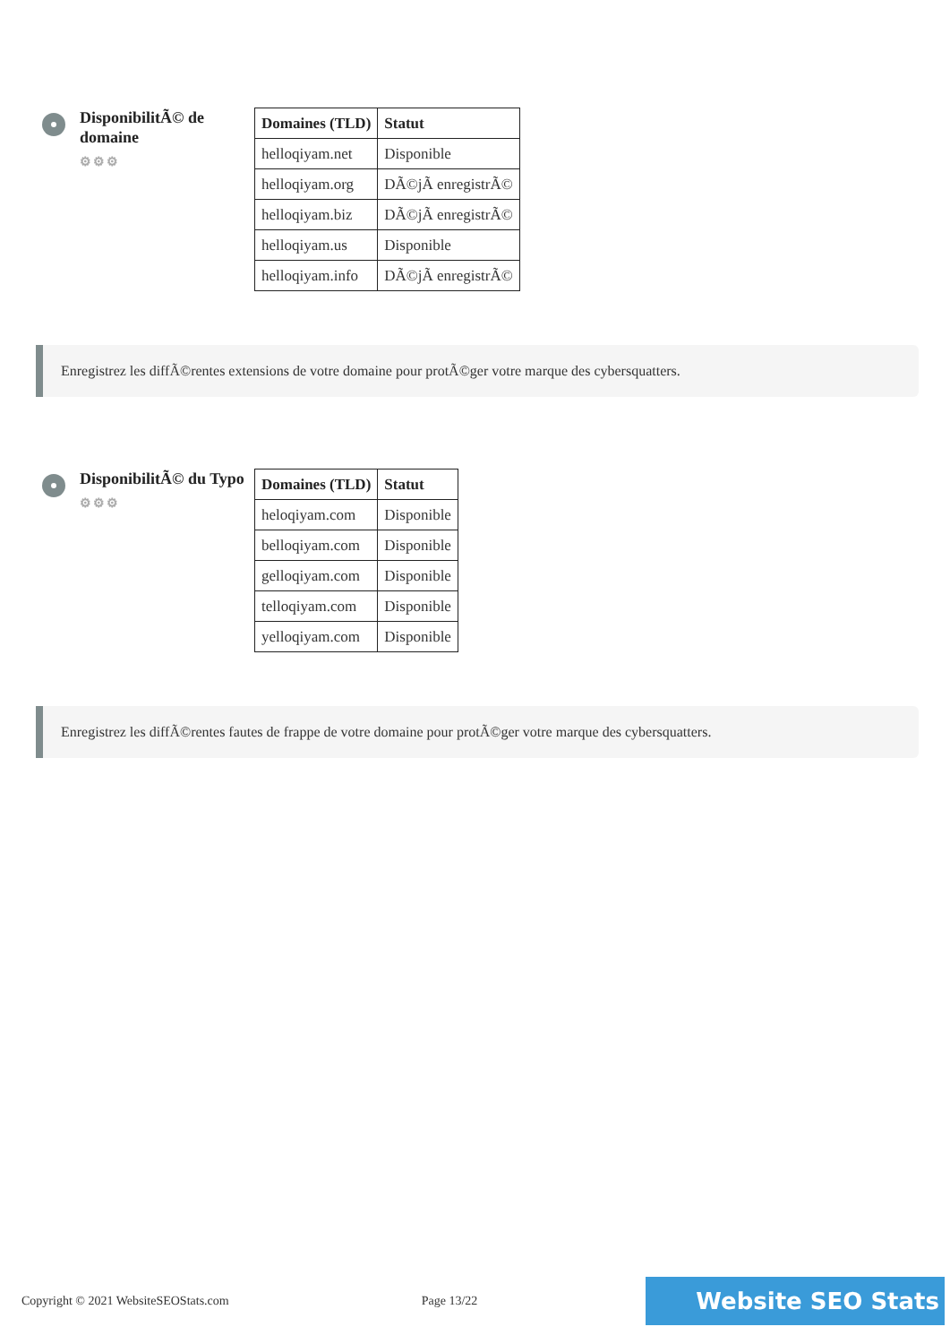DisponibilitÃ© de domaine
⚙⚙⚙
| Domaines (TLD) | Statut |
| --- | --- |
| helloqiyam.net | Disponible |
| helloqiyam.org | DÃ©jÃ enregistrÃ© |
| helloqiyam.biz | DÃ©jÃ enregistrÃ© |
| helloqiyam.us | Disponible |
| helloqiyam.info | DÃ©jÃ enregistrÃ© |
Enregistrez les diffÃ©rentes extensions de votre domaine pour protÃ©ger votre marque des cybersquatters.
DisponibilitÃ© du Typo
⚙⚙⚙
| Domaines (TLD) | Statut |
| --- | --- |
| heloqiyam.com | Disponible |
| belloqiyam.com | Disponible |
| gelloqiyam.com | Disponible |
| telloqiyam.com | Disponible |
| yelloqiyam.com | Disponible |
Enregistrez les diffÃ©rentes fautes de frappe de votre domaine pour protÃ©ger votre marque des cybersquatters.
Copyright © 2021 WebsiteSEOStats.com Page 13/22
Website SEO Stats